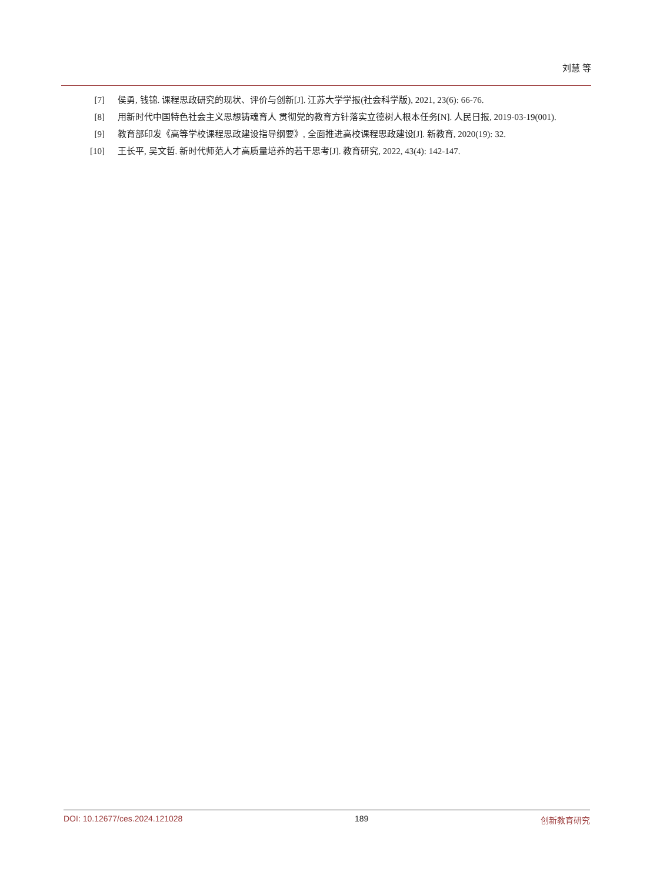刘慧 等
[7] 侯勇, 钱锦. 课程思政研究的现状、评价与创新[J]. 江苏大学学报(社会科学版), 2021, 23(6): 66-76.
[8] 用新时代中国特色社会主义思想铸魂育人 贯彻党的教育方针落实立德树人根本任务[N]. 人民日报, 2019-03-19(001).
[9] 教育部印发《高等学校课程思政建设指导纲要》, 全面推进高校课程思政建设[J]. 新教育, 2020(19): 32.
[10] 王长平, 吴文哲. 新时代师范人才高质量培养的若干思考[J]. 教育研究, 2022, 43(4): 142-147.
DOI: 10.12677/ces.2024.121028 189 创新教育研究